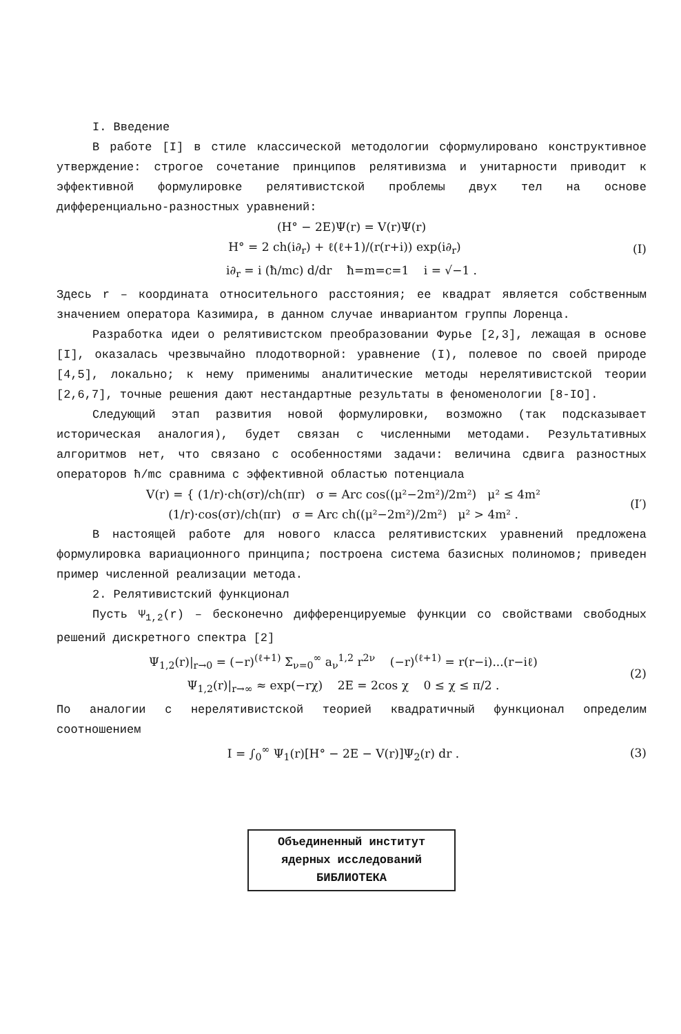I. Введение
В работе [I] в стиле классической методологии сформулировано конструктивное утверждение: строгое сочетание принципов релятивизма и унитарности приводит к эффективной формулировке релятивистской проблемы двух тел на основе дифференциально-разностных уравнений:
(H° − 2E)Ψ(r) = V(r)Ψ(r)
H° = 2 ch(i∂<sub>r</sub>) + ℓ(ℓ+1)/(r(r+i)) exp(i∂<sub>r</sub>)
(I)
i∂<sub>r</sub> = i (ħ/mc) d/dr ħ=m=c=1 i = √−1 .
Здесь r – координата относительного расстояния; ее квадрат является собственным значением оператора Казимира, в данном случае инвариантом группы Лоренца.
Разработка идеи о релятивистском преобразовании Фурье [2,3], лежащая в основе [I], оказалась чрезвычайно плодотворной: уравнение (I), полевое по своей природе [4,5], локально; к нему применимы аналитические методы нерелятивистской теории [2,6,7], точные решения дают нестандартные результаты в феноменологии [8-IO].
Следующий этап развития новой формулировки, возможно (так подсказывает историческая аналогия), будет связан с численными методами. Результативных алгоритмов нет, что связано с особенностями задачи: величина сдвига разностных операторов ħ/mc сравнима с эффективной областью потенциала
V(r) = { (1/r)·ch(σr)/ch(πr) σ = Arc cos((μ²−2m²)/2m²) μ² ≤ 4m²
(1/r)·cos(σr)/ch(πr) σ = Arc ch((μ²−2m²)/2m²) μ² > 4m² .
(I′)
В настоящей работе для нового класса релятивистских уравнений предложена формулировка вариационного принципа; построена система базисных полиномов; приведен пример численной реализации метода.
2. Релятивистский функционал
Пусть Ψ<sub>1,2</sub>(r) – бесконечно дифференцируемые функции со свойствами свободных решений дискретного спектра [2]
Ψ<sub>1,2</sub>(r)|<sub>r→0</sub> = (−r)<sup>(ℓ+1)</sup> Σ<sub>ν=0</sub><sup>∞</sup> a<sub>ν</sub><sup>1,2</sup> r<sup>2ν</sup> (−r)<sup>(ℓ+1)</sup> = r(r−i)...(r−iℓ)
Ψ<sub>1,2</sub>(r)|<sub>r→∞</sub> ≈ exp(−rχ) 2E = 2cos χ 0 ≤ χ ≤ π/2 .
(2)
По аналогии с нерелятивистской теорией квадратичный функционал определим соотношением
I = ∫<sub>0</sub><sup>∞</sup> Ψ<sub>1</sub>(r)[H° − 2E − V(r)]Ψ<sub>2</sub>(r) dr .
(3)
Объединенный институт
ядерных исследований
БИБЛИОТЕКА